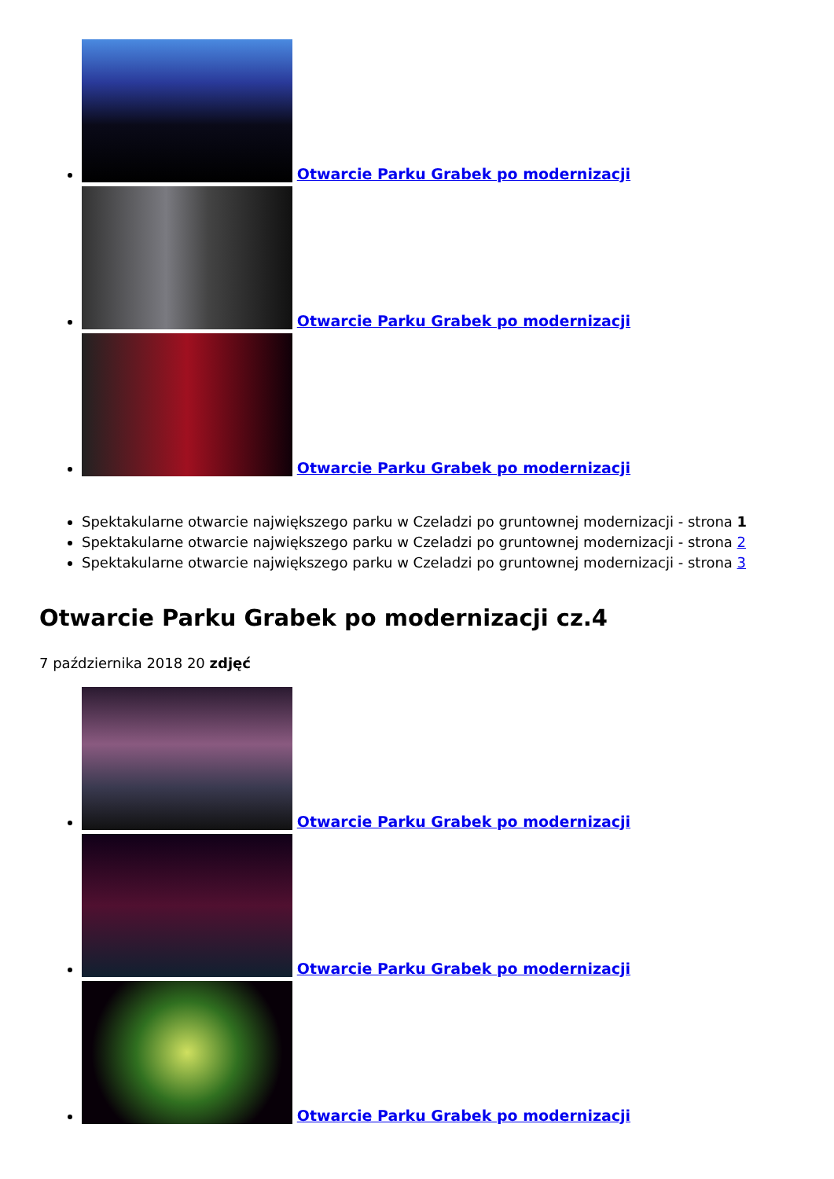Otwarcie Parku Grabek po modernizacji
Otwarcie Parku Grabek po modernizacji
Otwarcie Parku Grabek po modernizacji
Spektakularne otwarcie największego parku w Czeladzi po gruntownej modernizacji - strona 1
Spektakularne otwarcie największego parku w Czeladzi po gruntownej modernizacji - strona 2
Spektakularne otwarcie największego parku w Czeladzi po gruntownej modernizacji - strona 3
Otwarcie Parku Grabek po modernizacji cz.4
7 października 2018 20 zdjęć
Otwarcie Parku Grabek po modernizacji
Otwarcie Parku Grabek po modernizacji
Otwarcie Parku Grabek po modernizacji